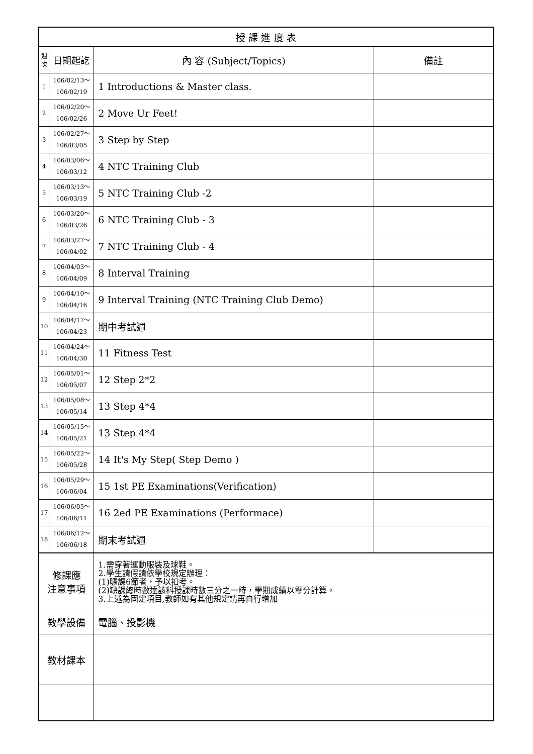| 授 課 進 度 表 | | | |
| --- | --- | --- | --- |
| 週 次 | 日期起訖 | 內 容 (Subject/Topics) | 備註 |
| 1 | 106/02/13～ 106/02/19 | 1 Introductions & Master class. | |
| 2 | 106/02/20～ 106/02/26 | 2 Move Ur Feet! | |
| 3 | 106/02/27～ 106/03/05 | 3 Step by Step | |
| 4 | 106/03/06～ 106/03/12 | 4 NTC Training Club | |
| 5 | 106/03/13～ 106/03/19 | 5 NTC Training Club -2 | |
| 6 | 106/03/20～ 106/03/26 | 6 NTC Training Club - 3 | |
| 7 | 106/03/27～ 106/04/02 | 7 NTC Training Club - 4 | |
| 8 | 106/04/03～ 106/04/09 | 8 Interval Training | |
| 9 | 106/04/10～ 106/04/16 | 9 Interval Training (NTC Training Club Demo) | |
| 10 | 106/04/17～ 106/04/23 | 期中考試週 | |
| 11 | 106/04/24～ 106/04/30 | 11 Fitness Test | |
| 12 | 106/05/01～ 106/05/07 | 12 Step 2*2 | |
| 13 | 106/05/08～ 106/05/14 | 13 Step 4*4 | |
| 14 | 106/05/15～ 106/05/21 | 13 Step 4*4 | |
| 15 | 106/05/22～ 106/05/28 | 14 It's My Step( Step Demo ) | |
| 16 | 106/05/29～ 106/06/04 | 15 1st PE Examinations(Verification) | |
| 17 | 106/06/05～ 106/06/11 | 16 2ed PE Examinations (Performace) | |
| 18 | 106/06/12～ 106/06/18 | 期末考試週 | |
| 修課應 注意事項 | | 1.需穿著運動服裝及球鞋。 2.學生請假請依學校規定辦理： (1)曠課6節者，予以扣考。 (2)缺課總時數達該科授課時數三分之一時，學期成績以零分計算。 3.上述為固定項目,教師如有其他規定請再自行增加 | |
| 教學設備 | | 電腦、投影機 | |
| 教材課本 | | | |